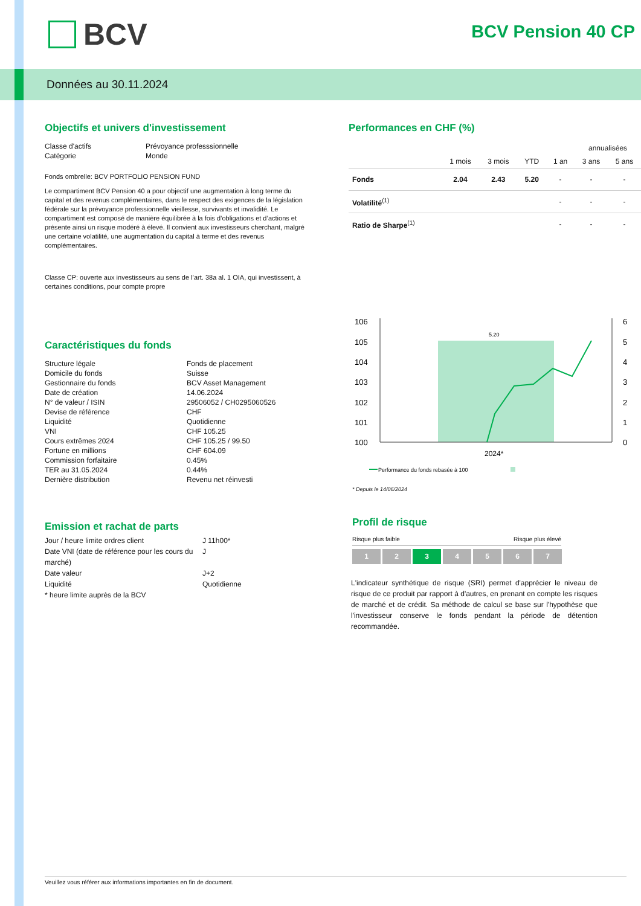BCV BCV Pension 40 CP
Données au 30.11.2024
Objectifs et univers d'investissement
Classe d'actifs
Prévoyance professsionnelle
Catégorie
Monde
Fonds ombrelle: BCV PORTFOLIO PENSION FUND
Le compartiment BCV Pension 40 a pour objectif une augmentation à long terme du capital et des revenus complémentaires, dans le respect des exigences de la législation fédérale sur la prévoyance professionnelle vieillesse, survivants et invalidité. Le compartiment est composé de manière équilibrée à la fois d’obligations et d’actions et présente ainsi un risque modéré à élevé. Il convient aux investisseurs cherchant, malgré une certaine volatilité, une augmentation du capital à terme et des revenus complémentaires.
Classe CP: ouverte aux investisseurs au sens de l’art. 38a al. 1 OIA, qui investissent, à certaines conditions, pour compte propre
Caractéristiques du fonds
Structure légale
Fonds de placement
Domicile du fonds
Suisse
Gestionnaire du fonds
BCV Asset Management
Date de création
14.06.2024
N° de valeur / ISIN
29506052 / CH0295060526
Devise de référence
CHF
Liquidité
Quotidienne
VNI
CHF 105.25
Cours extrêmes 2024
CHF 105.25 / 99.50
Fortune en millions
CHF 604.09
Commission forfaitaire
0.45%
TER au 31.05.2024
0.44%
Dernière distribution
Revenu net réinvesti
Emission et rachat de parts
Jour / heure limite ordres client
J 11h00*
Date VNI (date de référence pour les cours du marché)
J
Date valeur
J+2
Liquidité
Quotidienne
* heure limite auprès de la BCV
Performances en CHF (%)
| | | | | | annualisées | |
| --- | --- | --- | --- | --- | --- | --- |
| | 1 mois | 3 mois | YTD | 1 an | 3 ans | 5 ans |
| Fonds | 2.04 | 2.43 | 5.20 | - | - | - |
| Volatilité<sup>(1)</sup> | | | | - | - | - |
| Ratio de Sharpe<sup>(1)</sup> | | | | - | - | - |
106
105
104
103
102
101
100
6
5
4
3
2
1
0
5.20
2024*
Performance du fonds rebasée à 100
* Depuis le 14/06/2024
Profil de risque
Risque plus faible Risque plus élevé
1 2 3 4 5 6 7
L'indicateur synthétique de risque (SRI) permet d'apprécier le niveau de risque de ce produit par rapport à d'autres, en prenant en compte les risques de marché et de crédit. Sa méthode de calcul se base sur l'hypothèse que l'investisseur conserve le fonds pendant la période de détention recommandée.
Veuillez vous référer aux informations importantes en fin de document.